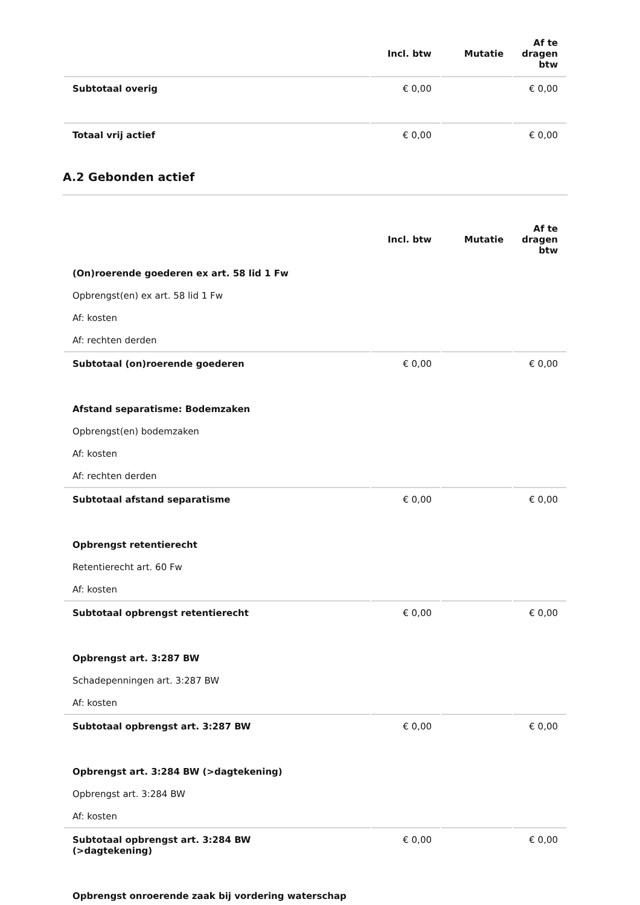| | Incl. btw | Mutatie | Af te dragen btw |
| --- | --- | --- | --- |
| Subtotaal overig | € 0,00 | | € 0,00 |
| Totaal vrij actief | € 0,00 | | € 0,00 |
A.2 Gebonden actief
| | Incl. btw | Mutatie | Af te dragen btw |
| --- | --- | --- | --- |
| (On)roerende goederen ex art. 58 lid 1 Fw | | | |
| Opbrengst(en) ex art. 58 lid 1 Fw | | | |
| Af: kosten | | | |
| Af: rechten derden | | | |
| Subtotaal (on)roerende goederen | € 0,00 | | € 0,00 |
| Afstand separatisme: Bodemzaken | | | |
| Opbrengst(en) bodemzaken | | | |
| Af: kosten | | | |
| Af: rechten derden | | | |
| Subtotaal afstand separatisme | € 0,00 | | € 0,00 |
| Opbrengst retentierecht | | | |
| Retentierecht art. 60 Fw | | | |
| Af: kosten | | | |
| Subtotaal opbrengst retentierecht | € 0,00 | | € 0,00 |
| Opbrengst art. 3:287 BW | | | |
| Schadepenningen art. 3:287 BW | | | |
| Af: kosten | | | |
| Subtotaal opbrengst art. 3:287 BW | € 0,00 | | € 0,00 |
| Opbrengst art. 3:284 BW (>dagtekening) | | | |
| Opbrengst art. 3:284 BW | | | |
| Af: kosten | | | |
| Subtotaal opbrengst art. 3:284 BW (>dagtekening) | € 0,00 | | € 0,00 |
| Opbrengst onroerende zaak bij vordering waterschap | | | |